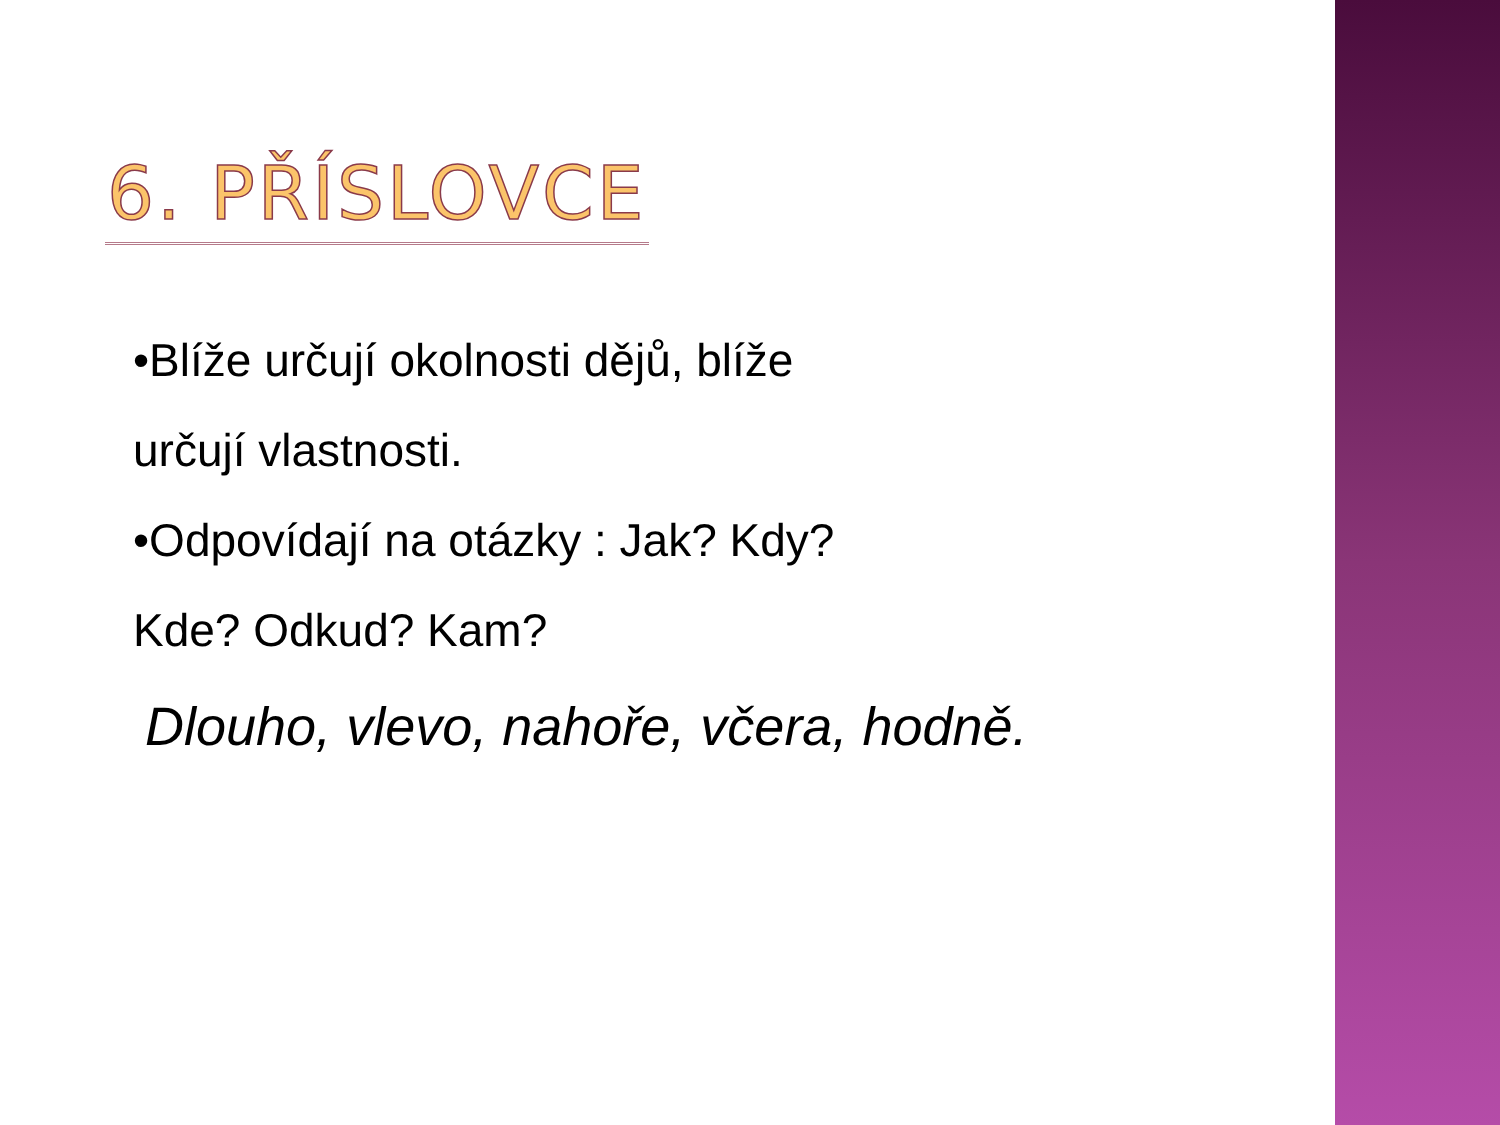6. PŘÍSLOVCE
•Blíže určují okolnosti dějů, blíže
určují vlastnosti.
•Odpovídají na otázky : Jak? Kdy?
Kde? Odkud? Kam?
Dlouho, vlevo, nahoře, včera, hodně.